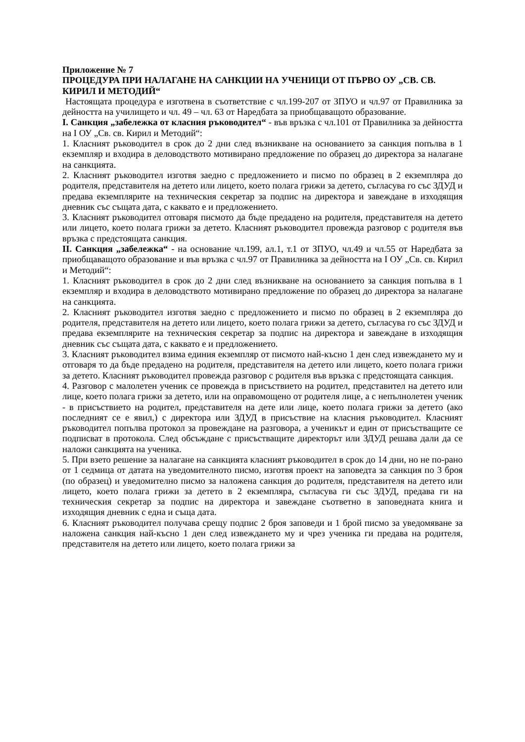Приложение № 7
ПРОЦЕДУРА ПРИ НАЛАГАНЕ НА САНКЦИИ НА УЧЕНИЦИ ОТ ПЪРВО ОУ „СВ. СВ. КИРИЛ И МЕТОДИЙ“
Настоящата процедура е изготвена в съответствие с чл.199-207 от ЗПУО и чл.97 от Правилника за дейността на училището и чл. 49 – чл. 63 от Наредбата за приобщаващото образование.
I. Санкция „забележка от класния ръководител“ - във връзка с чл.101 от Правилника за дейността на I ОУ „Св. св. Кирил и Методий“:
1. Класният ръководител в срок до 2 дни след възникване на основанието за санкция попълва в 1 екземпляр и входира в деловодството мотивирано предложение по образец до директора за налагане на санкцията.
2. Класният ръководител изготвя заедно с предложението и писмо по образец в 2 екземпляра до родителя, представителя на детето или лицето, което полага грижи за детето, съгласува го със ЗДУД и предава екземплярите на техническия секретар за подпис на директора и завеждане в изходящия дневник със същата дата, с каквато е и предложението.
3. Класният ръководител отговаря писмото да бъде предадено на родителя, представителя на детето или лицето, което полага грижи за детето. Класният ръководител провежда разговор с родителя във връзка с предстоящата санкция.
II. Санкция „забележка“ - на основание чл.199, ал.1, т.1 от ЗПУО, чл.49 и чл.55 от Наредбата за приобщаващото образование и във връзка с чл.97 от Правилника за дейността на I ОУ „Св. св. Кирил и Методий“:
1. Класният ръководител в срок до 2 дни след възникване на основанието за санкция попълва в 1 екземпляр и входира в деловодството мотивирано предложение по образец до директора за налагане на санкцията.
2. Класният ръководител изготвя заедно с предложението и писмо по образец в 2 екземпляра до родителя, представителя на детето или лицето, което полага грижи за детето, съгласува го със ЗДУД и предава екземплярите на техническия секретар за подпис на директора и завеждане в изходящия дневник със същата дата, с каквато е и предложението.
3. Класният ръководител взима единия екземпляр от писмото най-късно 1 ден след извеждането му и отговаря то да бъде предадено на родителя, представителя на детето или лицето, което полага грижи за детето. Класният ръководител провежда разговор с родителя във връзка с предстоящата санкция.
4. Разговор с малолетен ученик се провежда в присъствието на родител, представител на детето или лице, което полага грижи за детето, или на оправомощено от родителя лице, а с непълнолетен ученик - в присъствието на родител, представителя на дете или лице, което полага грижи за детето (ако последният се е явил,) с директора или ЗДУД в присъствие на класния ръководител. Класният ръководител попълва протокол за провеждане на разговора, а ученикът и един от присъстващите се подписват в протокола. След обсъждане с присъстващите директорът или ЗДУД решава дали да се наложи санкцията на ученика.
5. При взето решение за налагане на санкцията класният ръководител в срок до 14 дни, но не по-рано от 1 седмица от датата на уведомителното писмо, изготвя проект на заповедта за санкция по 3 броя (по образец) и уведомително писмо за наложена санкция до родителя, представителя на детето или лицето, което полага грижи за детето в 2 екземпляра, съгласува ги със ЗДУД, предава ги на техническия секретар за подпис на директора и завеждане съответно в заповедната книга и изходящия дневник с една и съща дата.
6. Класният ръководител получава срещу подпис 2 броя заповеди и 1 брой писмо за уведомяване за наложена санкция най-късно 1 ден след извеждането му и чрез ученика ги предава на родителя, представителя на детето или лицето, което полага грижи за